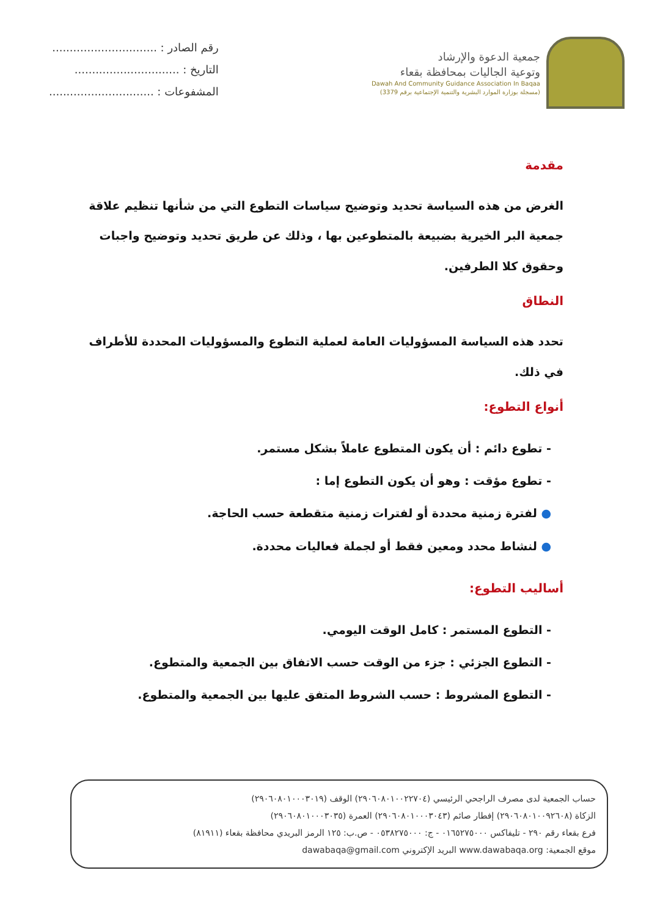جمعية الدعوة والإرشاد
وتوعية الجاليات بمحافظة بقعاء
Dawah And Community Guidance Association In Baqaa
(مسجلة بوزارة الموارد البشرية والتنمية الإجتماعية برقم 3379)
رقم الصادر : ..............................
التاريخ : ..............................
المشفوعات : ..............................
مقدمة
الغرض من هذه السياسة تحديد وتوضيح سياسات التطوع التي من شأنها تنظيم علاقة جمعية البر الخيرية بضبيعة بالمتطوعين بها ، وذلك عن طريق تحديد وتوضيح واجبات وحقوق كلا الطرفين.
النطاق
تحدد هذه السياسة المسؤوليات العامة لعملية التطوع والمسؤوليات المحددة للأطراف في ذلك.
أنواع التطوع:
- تطوع دائم : أن يكون المتطوع عاملاً بشكل مستمر.
- تطوع مؤقت : وهو أن يكون التطوع إما :
● لفترة زمنية محددة أو لفترات زمنية متقطعة حسب الحاجة.
● لنشاط محدد ومعين فقط أو لجملة فعاليات محددة.
أساليب التطوع:
- التطوع المستمر : كامل الوقت اليومي.
- التطوع الجزئي : جزء من الوقت حسب الاتفاق بين الجمعية والمتطوع.
- التطوع المشروط : حسب الشروط المتفق عليها بين الجمعية والمتطوع.
حساب الجمعية لدى مصرف الراجحي الرئيسي (٢٩٠٦٠٨٠١٠٠٢٢٧٠٤) الوقف (٢٩٠٦٠٨٠١٠٠٠٣٠١٩)
الزكاة (٢٩٠٦٠٨٠١٠٠٩٢٦٠٨) إفطار صائم (٢٩٠٦٠٨٠١٠٠٠٣٠٤٣) العمرة (٢٩٠٦٠٨٠١٠٠٠٣٠٣٥)
فرع بقعاء رقم ٢٩٠ - تليفاكس ٠١٦٥٢٧٥٠٠٠ - ج: ٠٥٣٨٢٧٥٠٠٠ - ص.ب: ١٢٥ الرمز البريدي محافظة بقعاء (٨١٩١١)
موقع الجمعية: www.dawabaqa.org البريد الإكتروني dawabaqa@gmail.com